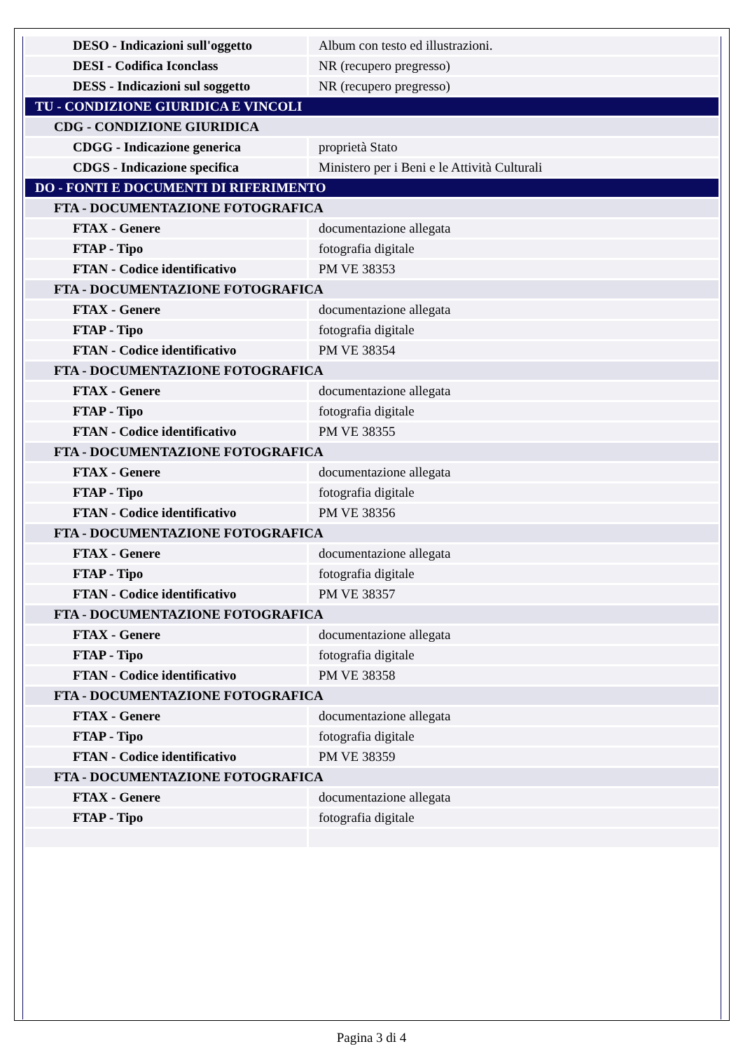| DESO - Indicazioni sull'oggetto | Album con testo ed illustrazioni. |
| DESI - Codifica Iconclass | NR (recupero pregresso) |
| DESS - Indicazioni sul soggetto | NR (recupero pregresso) |
| TU - CONDIZIONE GIURIDICA E VINCOLI | |
| CDG - CONDIZIONE GIURIDICA | |
| CDGG - Indicazione generica | proprietà Stato |
| CDGS - Indicazione specifica | Ministero per i Beni e le Attività Culturali |
| DO - FONTI E DOCUMENTI DI RIFERIMENTO | |
| FTA - DOCUMENTAZIONE FOTOGRAFICA | |
| FTAX - Genere | documentazione allegata |
| FTAP - Tipo | fotografia digitale |
| FTAN - Codice identificativo | PM VE 38353 |
| FTA - DOCUMENTAZIONE FOTOGRAFICA | |
| FTAX - Genere | documentazione allegata |
| FTAP - Tipo | fotografia digitale |
| FTAN - Codice identificativo | PM VE 38354 |
| FTA - DOCUMENTAZIONE FOTOGRAFICA | |
| FTAX - Genere | documentazione allegata |
| FTAP - Tipo | fotografia digitale |
| FTAN - Codice identificativo | PM VE 38355 |
| FTA - DOCUMENTAZIONE FOTOGRAFICA | |
| FTAX - Genere | documentazione allegata |
| FTAP - Tipo | fotografia digitale |
| FTAN - Codice identificativo | PM VE 38356 |
| FTA - DOCUMENTAZIONE FOTOGRAFICA | |
| FTAX - Genere | documentazione allegata |
| FTAP - Tipo | fotografia digitale |
| FTAN - Codice identificativo | PM VE 38357 |
| FTA - DOCUMENTAZIONE FOTOGRAFICA | |
| FTAX - Genere | documentazione allegata |
| FTAP - Tipo | fotografia digitale |
| FTAN - Codice identificativo | PM VE 38358 |
| FTA - DOCUMENTAZIONE FOTOGRAFICA | |
| FTAX - Genere | documentazione allegata |
| FTAP - Tipo | fotografia digitale |
| FTAN - Codice identificativo | PM VE 38359 |
| FTA - DOCUMENTAZIONE FOTOGRAFICA | |
| FTAX - Genere | documentazione allegata |
| FTAP - Tipo | fotografia digitale |
Pagina 3 di 4